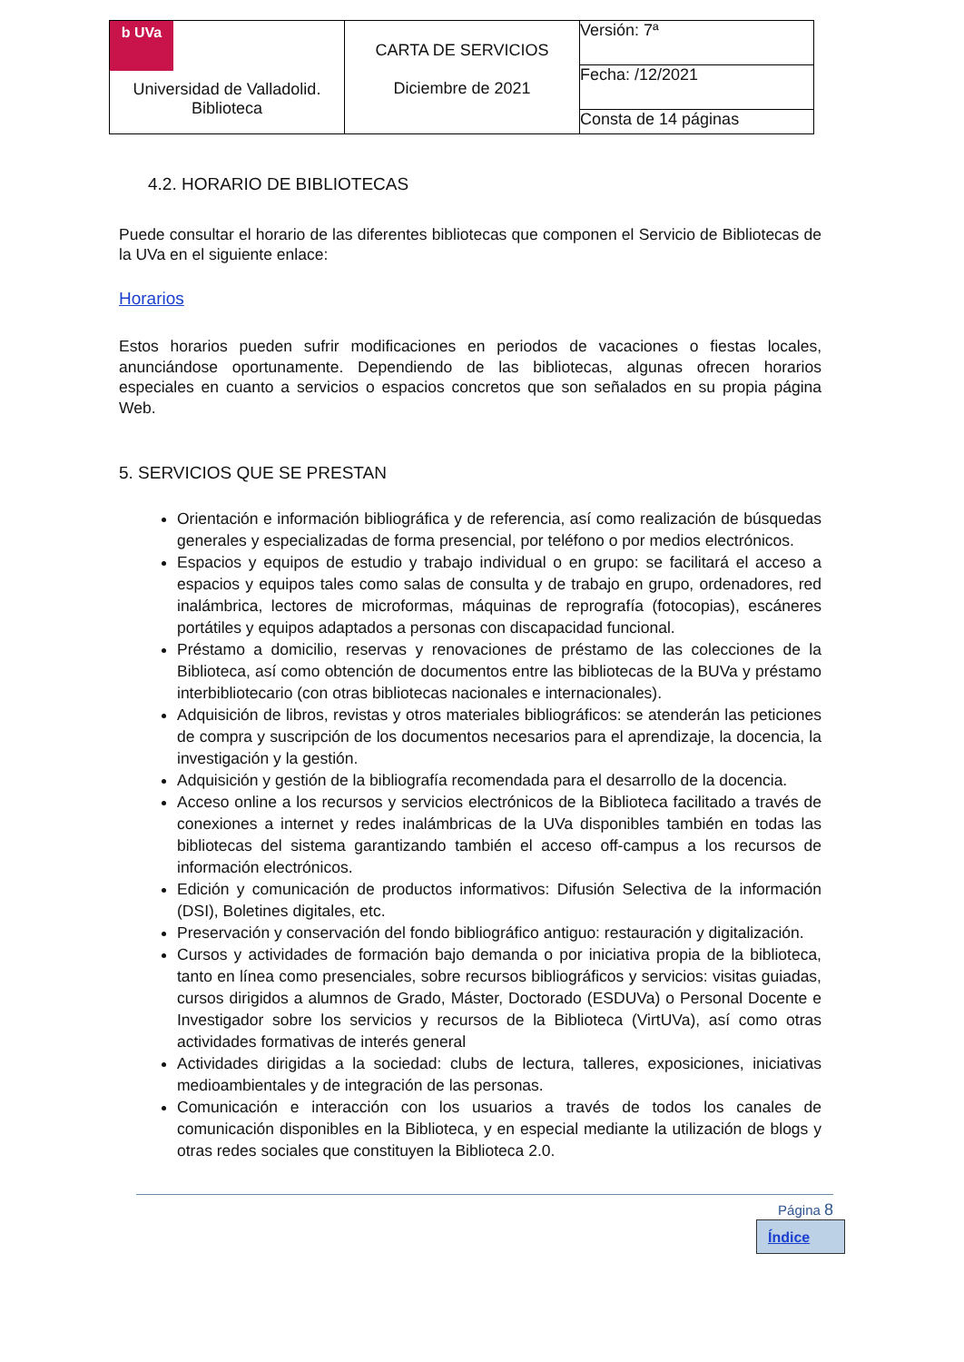| b UVa Universidad de Valladolid. Biblioteca | CARTA DE SERVICIOS Diciembre de 2021 | Versión: 7ª |
| | | Fecha: /12/2021 |
| | | Consta de 14 páginas |
4.2. HORARIO DE BIBLIOTECAS
Puede consultar el horario de las diferentes bibliotecas que componen el Servicio de Bibliotecas de la UVa en el siguiente enlace:
Horarios
Estos horarios pueden sufrir modificaciones en periodos de vacaciones o fiestas locales, anunciándose oportunamente. Dependiendo de las bibliotecas, algunas ofrecen horarios especiales en cuanto a servicios o espacios concretos que son señalados en su propia página Web.
5. SERVICIOS QUE SE PRESTAN
Orientación e información bibliográfica y de referencia, así como realización de búsquedas generales y especializadas de forma presencial, por teléfono o por medios electrónicos.
Espacios y equipos de estudio y trabajo individual o en grupo: se facilitará el acceso a espacios y equipos tales como salas de consulta y de trabajo en grupo, ordenadores, red inalámbrica, lectores de microformas, máquinas de reprografía (fotocopias), escáneres portátiles y equipos adaptados a personas con discapacidad funcional.
Préstamo a domicilio, reservas y renovaciones de préstamo de las colecciones de la Biblioteca, así como obtención de documentos entre las bibliotecas de la BUVa y préstamo interbibliotecario (con otras bibliotecas nacionales e internacionales).
Adquisición de libros, revistas y otros materiales bibliográficos: se atenderán las peticiones de compra y suscripción de los documentos necesarios para el aprendizaje, la docencia, la investigación y la gestión.
Adquisición y gestión de la bibliografía recomendada para el desarrollo de la docencia.
Acceso online a los recursos y servicios electrónicos de la Biblioteca facilitado a través de conexiones a internet y redes inalámbricas de la UVa disponibles también en todas las bibliotecas del sistema garantizando también el acceso off-campus a los recursos de información electrónicos.
Edición y comunicación de productos informativos: Difusión Selectiva de la información (DSI), Boletines digitales, etc.
Preservación y conservación del fondo bibliográfico antiguo: restauración y digitalización.
Cursos y actividades de formación bajo demanda o por iniciativa propia de la biblioteca, tanto en línea como presenciales, sobre recursos bibliográficos y servicios: visitas guiadas, cursos dirigidos a alumnos de Grado, Máster, Doctorado (ESDUVa) o Personal Docente e Investigador sobre los servicios y recursos de la Biblioteca (VirtUVa), así como otras actividades formativas de interés general
Actividades dirigidas a la sociedad: clubs de lectura, talleres, exposiciones, iniciativas medioambientales y de integración de las personas.
Comunicación e interacción con los usuarios a través de todos los canales de comunicación disponibles en la Biblioteca, y en especial mediante la utilización de blogs y otras redes sociales que constituyen la Biblioteca 2.0.
Página 8
Índice